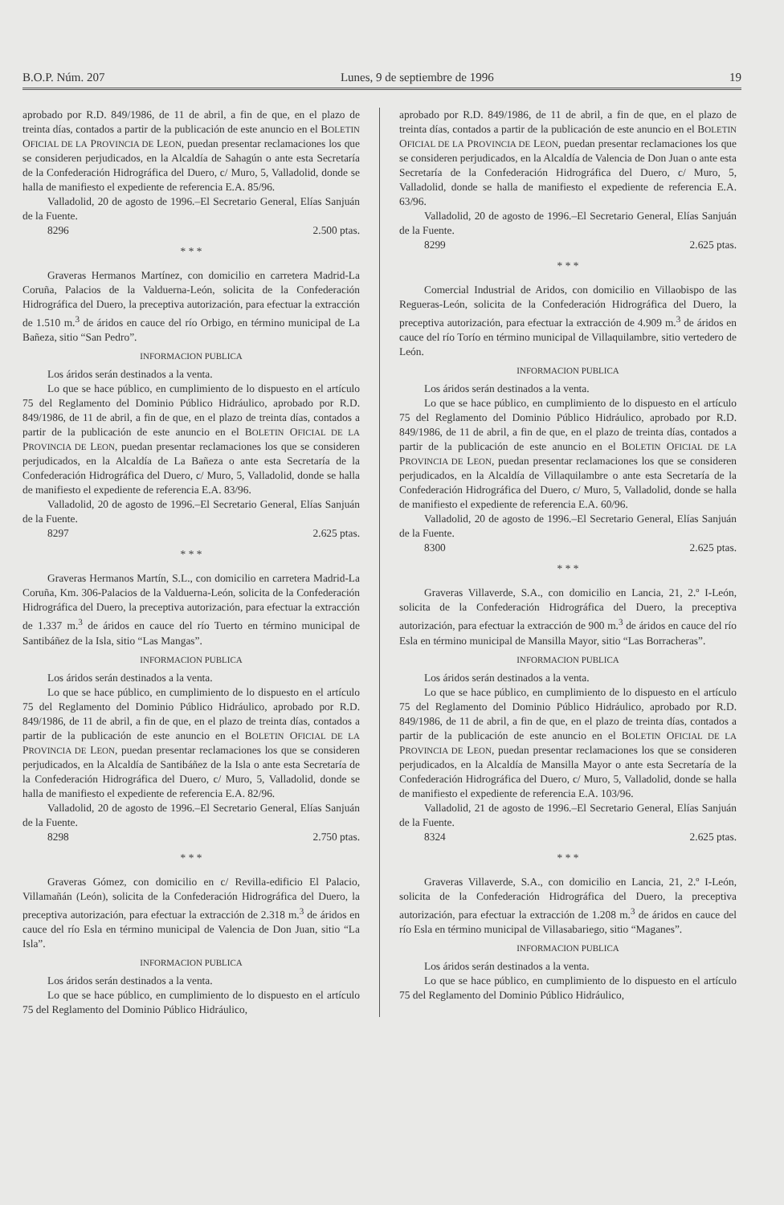B.O.P. Núm. 207 Lunes, 9 de septiembre de 1996 19
aprobado por R.D. 849/1986, de 11 de abril, a fin de que, en el plazo de treinta días, contados a partir de la publicación de este anuncio en el BOLETIN OFICIAL DE LA PROVINCIA DE LEON, puedan presentar reclamaciones los que se consideren perjudicados, en la Alcaldía de Sahagún o ante esta Secretaría de la Confederación Hidrográfica del Duero, c/ Muro, 5, Valladolid, donde se halla de manifiesto el expediente de referencia E.A. 85/96.
Valladolid, 20 de agosto de 1996.–El Secretario General, Elías Sanjuán de la Fuente.
8296 2.500 ptas.
* * *
Graveras Hermanos Martínez, con domicilio en carretera Madrid-La Coruña, Palacios de la Valduerna-León, solicita de la Confederación Hidrográfica del Duero, la preceptiva autorización, para efectuar la extracción de 1.510 m.<sup>3</sup> de áridos en cauce del río Orbigo, en término municipal de La Bañeza, sitio “San Pedro”.
INFORMACION PUBLICA
Los áridos serán destinados a la venta.
Lo que se hace público, en cumplimiento de lo dispuesto en el artículo 75 del Reglamento del Dominio Público Hidráulico, aprobado por R.D. 849/1986, de 11 de abril, a fin de que, en el plazo de treinta días, contados a partir de la publicación de este anuncio en el BOLETIN OFICIAL DE LA PROVINCIA DE LEON, puedan presentar reclamaciones los que se consideren perjudicados, en la Alcaldía de La Bañeza o ante esta Secretaría de la Confederación Hidrográfica del Duero, c/ Muro, 5, Valladolid, donde se halla de manifiesto el expediente de referencia E.A. 83/96.
Valladolid, 20 de agosto de 1996.–El Secretario General, Elías Sanjuán de la Fuente.
8297 2.625 ptas.
* * *
Graveras Hermanos Martín, S.L., con domicilio en carretera Madrid-La Coruña, Km. 306-Palacios de la Valduerna-León, solicita de la Confederación Hidrográfica del Duero, la preceptiva autorización, para efectuar la extracción de 1.337 m.<sup>3</sup> de áridos en cauce del río Tuerto en término municipal de Santibáñez de la Isla, sitio “Las Mangas”.
INFORMACION PUBLICA
Los áridos serán destinados a la venta.
Lo que se hace público, en cumplimiento de lo dispuesto en el artículo 75 del Reglamento del Dominio Público Hidráulico, aprobado por R.D. 849/1986, de 11 de abril, a fin de que, en el plazo de treinta días, contados a partir de la publicación de este anuncio en el BOLETIN OFICIAL DE LA PROVINCIA DE LEON, puedan presentar reclamaciones los que se consideren perjudicados, en la Alcaldía de Santibáñez de la Isla o ante esta Secretaría de la Confederación Hidrográfica del Duero, c/ Muro, 5, Valladolid, donde se halla de manifiesto el expediente de referencia E.A. 82/96.
Valladolid, 20 de agosto de 1996.–El Secretario General, Elías Sanjuán de la Fuente.
8298 2.750 ptas.
* * *
Graveras Gómez, con domicilio en c/ Revilla-edificio El Palacio, Villamañán (León), solicita de la Confederación Hidrográfica del Duero, la preceptiva autorización, para efectuar la extracción de 2.318 m.<sup>3</sup> de áridos en cauce del río Esla en término municipal de Valencia de Don Juan, sitio “La Isla”.
INFORMACION PUBLICA
Los áridos serán destinados a la venta.
Lo que se hace público, en cumplimiento de lo dispuesto en el artículo 75 del Reglamento del Dominio Público Hidráulico,
aprobado por R.D. 849/1986, de 11 de abril, a fin de que, en el plazo de treinta días, contados a partir de la publicación de este anuncio en el BOLETIN OFICIAL DE LA PROVINCIA DE LEON, puedan presentar reclamaciones los que se consideren perjudicados, en la Alcaldía de Valencia de Don Juan o ante esta Secretaría de la Confederación Hidrográfica del Duero, c/ Muro, 5, Valladolid, donde se halla de manifiesto el expediente de referencia E.A. 63/96.
Valladolid, 20 de agosto de 1996.–El Secretario General, Elías Sanjuán de la Fuente.
8299 2.625 ptas.
* * *
Comercial Industrial de Aridos, con domicilio en Villaobispo de las Regueras-León, solicita de la Confederación Hidrográfica del Duero, la preceptiva autorización, para efectuar la extracción de 4.909 m.<sup>3</sup> de áridos en cauce del río Torío en término municipal de Villaquilambre, sitio vertedero de León.
INFORMACION PUBLICA
Los áridos serán destinados a la venta.
Lo que se hace público, en cumplimiento de lo dispuesto en el artículo 75 del Reglamento del Dominio Público Hidráulico, aprobado por R.D. 849/1986, de 11 de abril, a fin de que, en el plazo de treinta días, contados a partir de la publicación de este anuncio en el BOLETIN OFICIAL DE LA PROVINCIA DE LEON, puedan presentar reclamaciones los que se consideren perjudicados, en la Alcaldía de Villaquilambre o ante esta Secretaría de la Confederación Hidrográfica del Duero, c/ Muro, 5, Valladolid, donde se halla de manifiesto el expediente de referencia E.A. 60/96.
Valladolid, 20 de agosto de 1996.–El Secretario General, Elías Sanjuán de la Fuente.
8300 2.625 ptas.
* * *
Graveras Villaverde, S.A., con domicilio en Lancia, 21, 2.º I-León, solicita de la Confederación Hidrográfica del Duero, la preceptiva autorización, para efectuar la extracción de 900 m.<sup>3</sup> de áridos en cauce del río Esla en término municipal de Mansilla Mayor, sitio “Las Borracheras”.
INFORMACION PUBLICA
Los áridos serán destinados a la venta.
Lo que se hace público, en cumplimiento de lo dispuesto en el artículo 75 del Reglamento del Dominio Público Hidráulico, aprobado por R.D. 849/1986, de 11 de abril, a fin de que, en el plazo de treinta días, contados a partir de la publicación de este anuncio en el BOLETIN OFICIAL DE LA PROVINCIA DE LEON, puedan presentar reclamaciones los que se consideren perjudicados, en la Alcaldía de Mansilla Mayor o ante esta Secretaría de la Confederación Hidrográfica del Duero, c/ Muro, 5, Valladolid, donde se halla de manifiesto el expediente de referencia E.A. 103/96.
Valladolid, 21 de agosto de 1996.–El Secretario General, Elías Sanjuán de la Fuente.
8324 2.625 ptas.
* * *
Graveras Villaverde, S.A., con domicilio en Lancia, 21, 2.º I-León, solicita de la Confederación Hidrográfica del Duero, la preceptiva autorización, para efectuar la extracción de 1.208 m.<sup>3</sup> de áridos en cauce del río Esla en término municipal de Villasabariego, sitio “Maganes”.
INFORMACION PUBLICA
Los áridos serán destinados a la venta.
Lo que se hace público, en cumplimiento de lo dispuesto en el artículo 75 del Reglamento del Dominio Público Hidráulico,